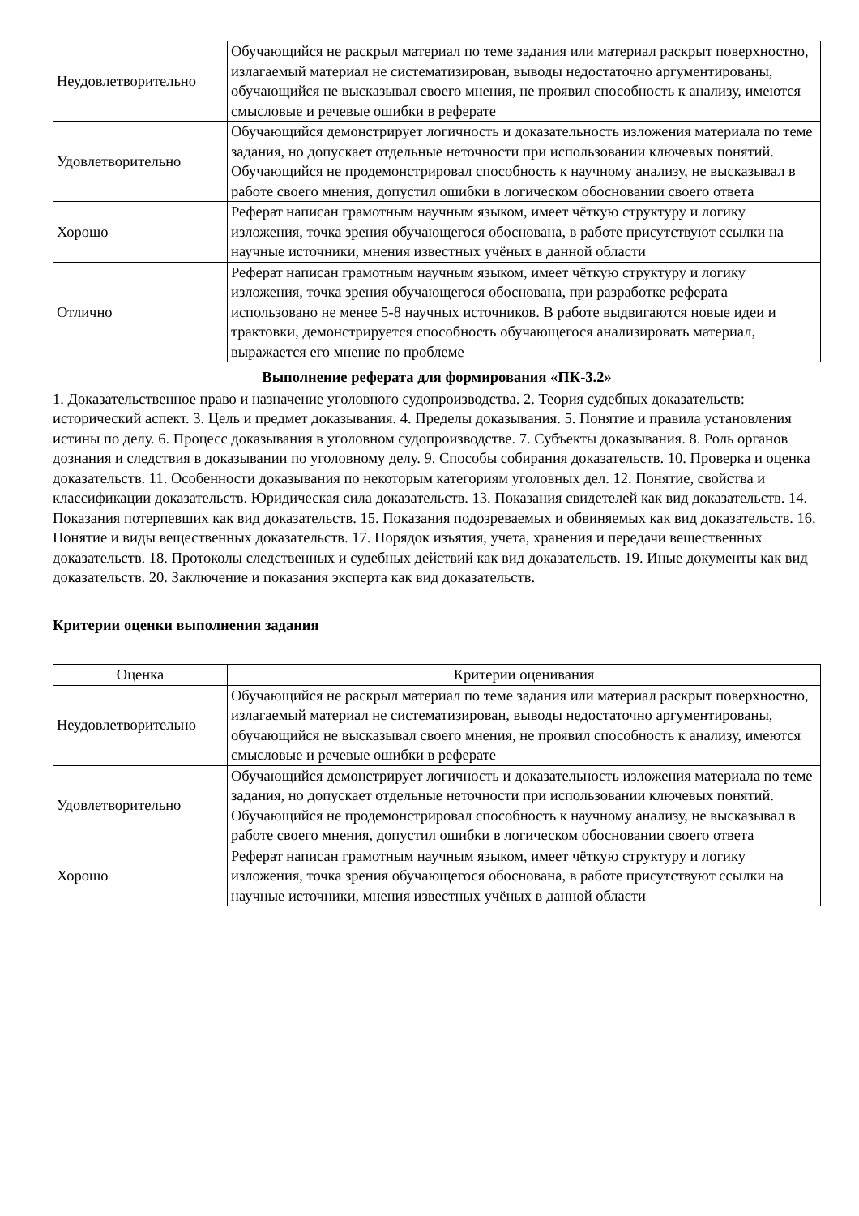| Неудовлетворительно | Обучающийся не раскрыл материал по теме задания или материал раскрыт поверхностно, излагаемый материал не систематизирован, выводы недостаточно аргументированы, обучающийся не высказывал своего мнения, не проявил способность к анализу, имеются смысловые и речевые ошибки в реферате |
| Удовлетворительно | Обучающийся демонстрирует логичность и доказательность изложения материала по теме задания, но допускает отдельные неточности при использовании ключевых понятий. Обучающийся не продемонстрировал способность к научному анализу, не высказывал в работе своего мнения, допустил ошибки в логическом обосновании своего ответа |
| Хорошо | Реферат написан грамотным научным языком, имеет чёткую структуру и логику изложения, точка зрения обучающегося обоснована, в работе присутствуют ссылки на научные источники, мнения известных учёных в данной области |
| Отлично | Реферат написан грамотным научным языком, имеет чёткую структуру и логику изложения, точка зрения обучающегося обоснована, при разработке реферата использовано не менее 5-8 научных источников. В работе выдвигаются новые идеи и трактовки, демонстрируется способность обучающегося анализировать материал, выражается его мнение по проблеме |
Выполнение реферата для формирования «ПК-3.2»
1. Доказательственное право и назначение уголовного судопроизводства. 2. Теория судебных доказательств: исторический аспект. 3. Цель и предмет доказывания. 4. Пределы доказывания. 5. Понятие и правила установления истины по делу. 6. Процесс доказывания в уголовном судопроизводстве. 7. Субъекты доказывания. 8. Роль органов дознания и следствия в доказывании по уголовному делу. 9. Способы собирания доказательств. 10. Проверка и оценка доказательств. 11. Особенности доказывания по некоторым категориям уголовных дел. 12. Понятие, свойства и классификации доказательств. Юридическая сила доказательств. 13. Показания свидетелей как вид доказательств. 14. Показания потерпевших как вид доказательств. 15. Показания подозреваемых и обвиняемых как вид доказательств. 16. Понятие и виды вещественных доказательств. 17. Порядок изъятия, учета, хранения и передачи вещественных доказательств. 18. Протоколы следственных и судебных действий как вид доказательств. 19. Иные документы как вид доказательств. 20. Заключение и показания эксперта как вид доказательств.
Критерии оценки выполнения задания
| Оценка | Критерии оценивания |
| --- | --- |
| Неудовлетворительно | Обучающийся не раскрыл материал по теме задания или материал раскрыт поверхностно, излагаемый материал не систематизирован, выводы недостаточно аргументированы, обучающийся не высказывал своего мнения, не проявил способность к анализу, имеются смысловые и речевые ошибки в реферате |
| Удовлетворительно | Обучающийся демонстрирует логичность и доказательность изложения материала по теме задания, но допускает отдельные неточности при использовании ключевых понятий. Обучающийся не продемонстрировал способность к научному анализу, не высказывал в работе своего мнения, допустил ошибки в логическом обосновании своего ответа |
| Хорошо | Реферат написан грамотным научным языком, имеет чёткую структуру и логику изложения, точка зрения обучающегося обоснована, в работе присутствуют ссылки на научные источники, мнения известных учёных в данной области |